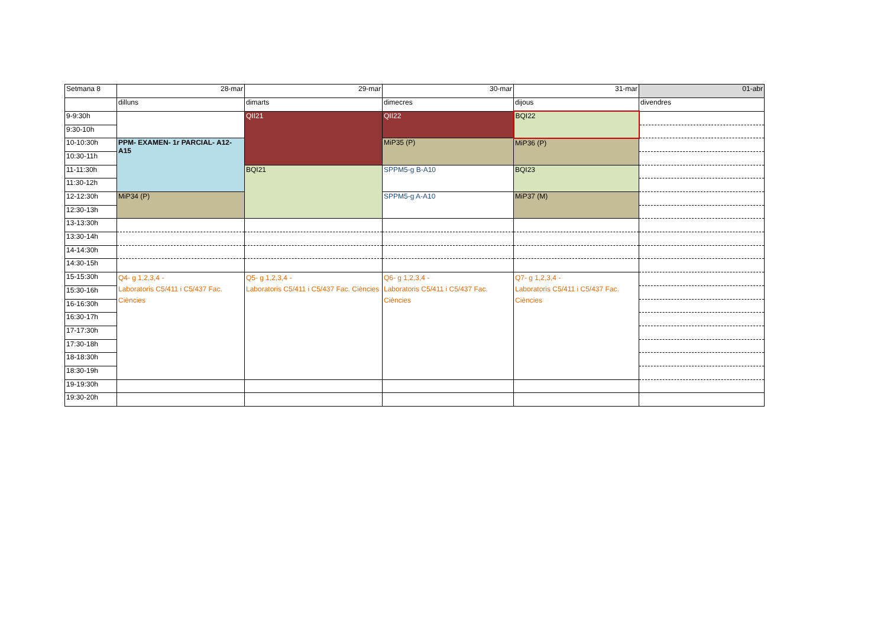| Setmana 8 | 28-mar | 29-mar | 30-mar | 31-mar | 01-abr |
| | dilluns | dimarts | dimecres | dijous | divendres |
| 9-9:30h | | QII21 | QII22 | BQI22 | |
| 9:30-10h | | | | | |
| 10-10:30h | PPM- EXAMEN- 1r PARCIAL- A12-A15 | | MiP35 (P) | MiP36 (P) | |
| 10:30-11h | | | | | |
| 11-11:30h | | BQI21 | SPPM5-g B-A10 | BQI23 | |
| 11:30-12h | | | | | |
| 12-12:30h | MiP34 (P) | | SPPM5-g A-A10 | MiP37 (M) | |
| 12:30-13h | | | | | |
| 13-13:30h | | | | | |
| 13:30-14h | | | | | |
| 14-14:30h | | | | | |
| 14:30-15h | | | | | |
| 15-15:30h | Q4- g 1,2,3,4 - Laboratoris C5/411 i C5/437 Fac. Ciències | Q5- g 1,2,3,4 - Laboratoris C5/411 i C5/437 Fac. Ciències | Q6- g 1,2,3,4 - Laboratoris C5/411 i C5/437 Fac. Ciències | Q7- g 1,2,3,4 - Laboratoris C5/411 i C5/437 Fac. Ciències | |
| 15:30-16h | | | | | |
| 16-16:30h | | | | | |
| 16:30-17h | | | | | |
| 17-17:30h | | | | | |
| 17:30-18h | | | | | |
| 18-18:30h | | | | | |
| 18:30-19h | | | | | |
| 19-19:30h | | | | | |
| 19:30-20h | | | | | |